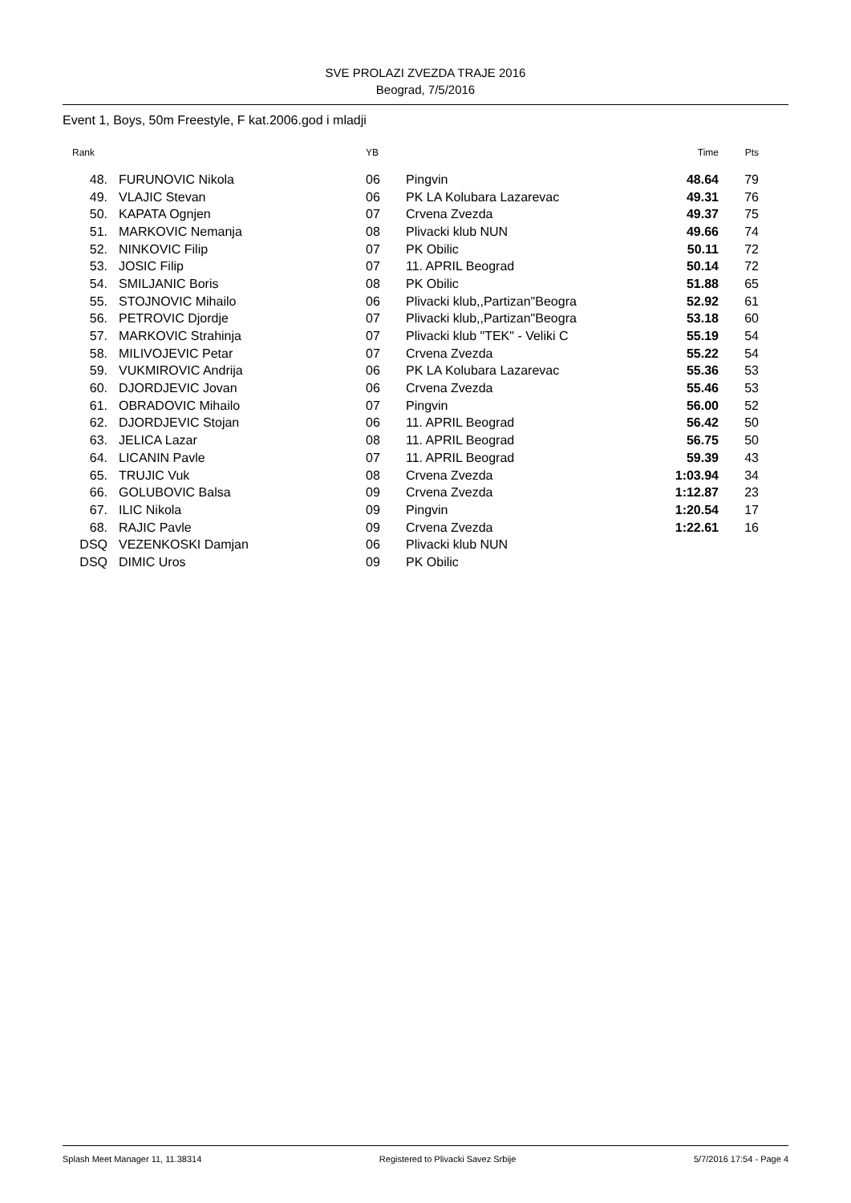SVE PROLAZI ZVEZDA TRAJE 2016
Beograd, 7/5/2016
Event 1, Boys, 50m Freestyle, F kat.2006.god i mladji
| Rank | | YB | | Time | Pts |
| --- | --- | --- | --- | --- | --- |
| 48. | FURUNOVIC Nikola | 06 | Pingvin | 48.64 | 79 |
| 49. | VLAJIC Stevan | 06 | PK LA Kolubara Lazarevac | 49.31 | 76 |
| 50. | KAPATA Ognjen | 07 | Crvena Zvezda | 49.37 | 75 |
| 51. | MARKOVIC Nemanja | 08 | Plivacki klub NUN | 49.66 | 74 |
| 52. | NINKOVIC Filip | 07 | PK Obilic | 50.11 | 72 |
| 53. | JOSIC Filip | 07 | 11. APRIL Beograd | 50.14 | 72 |
| 54. | SMILJANIC Boris | 08 | PK Obilic | 51.88 | 65 |
| 55. | STOJNOVIC Mihailo | 06 | Plivacki klub,,Partizan"Beogra | 52.92 | 61 |
| 56. | PETROVIC Djordje | 07 | Plivacki klub,,Partizan"Beogra | 53.18 | 60 |
| 57. | MARKOVIC Strahinja | 07 | Plivacki klub "TEK" - Veliki C | 55.19 | 54 |
| 58. | MILIVOJEVIC Petar | 07 | Crvena Zvezda | 55.22 | 54 |
| 59. | VUKMIROVIC Andrija | 06 | PK LA Kolubara Lazarevac | 55.36 | 53 |
| 60. | DJORDJEVIC Jovan | 06 | Crvena Zvezda | 55.46 | 53 |
| 61. | OBRADOVIC Mihailo | 07 | Pingvin | 56.00 | 52 |
| 62. | DJORDJEVIC Stojan | 06 | 11. APRIL Beograd | 56.42 | 50 |
| 63. | JELICA Lazar | 08 | 11. APRIL Beograd | 56.75 | 50 |
| 64. | LICANIN Pavle | 07 | 11. APRIL Beograd | 59.39 | 43 |
| 65. | TRUJIC Vuk | 08 | Crvena Zvezda | 1:03.94 | 34 |
| 66. | GOLUBOVIC Balsa | 09 | Crvena Zvezda | 1:12.87 | 23 |
| 67. | ILIC Nikola | 09 | Pingvin | 1:20.54 | 17 |
| 68. | RAJIC Pavle | 09 | Crvena Zvezda | 1:22.61 | 16 |
| DSQ | VEZENKOSKI Damjan | 06 | Plivacki klub NUN | | |
| DSQ | DIMIC Uros | 09 | PK Obilic | | |
Splash Meet Manager 11, 11.38314 Registered to Plivacki Savez Srbije 5/7/2016 17:54 - Page 4